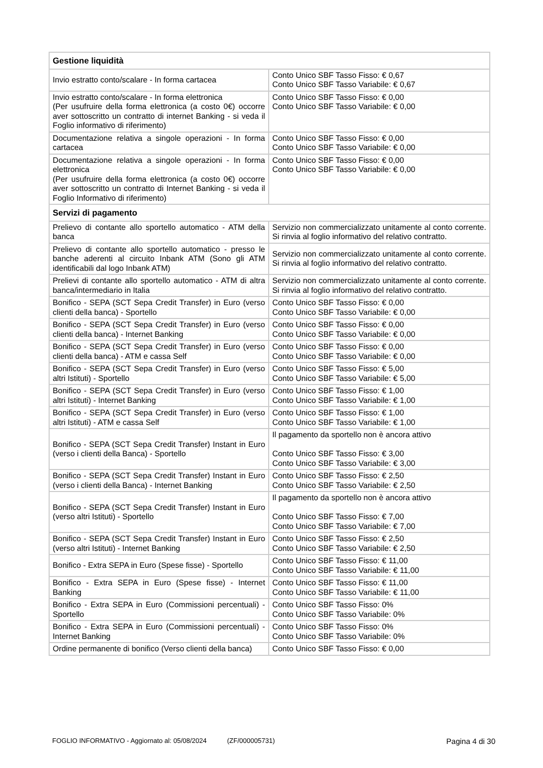| Gestione liquidità | |
| Invio estratto conto/scalare - In forma cartacea | Conto Unico SBF Tasso Fisso: € 0,67 Conto Unico SBF Tasso Variabile: € 0,67 |
| Invio estratto conto/scalare - In forma elettronica (Per usufruire della forma elettronica (a costo 0€) occorre aver sottoscritto un contratto di internet Banking - si veda il Foglio informativo di riferimento) | Conto Unico SBF Tasso Fisso: € 0,00 Conto Unico SBF Tasso Variabile: € 0,00 |
| Documentazione relativa a singole operazioni - In forma cartacea | Conto Unico SBF Tasso Fisso: € 0,00 Conto Unico SBF Tasso Variabile: € 0,00 |
| Documentazione relativa a singole operazioni - In forma elettronica (Per usufruire della forma elettronica (a costo 0€) occorre aver sottoscritto un contratto di Internet Banking - si veda il Foglio Informativo di riferimento) | Conto Unico SBF Tasso Fisso: € 0,00 Conto Unico SBF Tasso Variabile: € 0,00 |
| Servizi di pagamento | |
| Prelievo di contante allo sportello automatico - ATM della banca | Servizio non commercializzato unitamente al conto corrente. Si rinvia al foglio informativo del relativo contratto. |
| Prelievo di contante allo sportello automatico - presso le banche aderenti al circuito Inbank ATM (Sono gli ATM identificabili dal logo Inbank ATM) | Servizio non commercializzato unitamente al conto corrente. Si rinvia al foglio informativo del relativo contratto. |
| Prelievi di contante allo sportello automatico - ATM di altra banca/intermediario in Italia | Servizio non commercializzato unitamente al conto corrente. Si rinvia al foglio informativo del relativo contratto. |
| Bonifico - SEPA (SCT Sepa Credit Transfer) in Euro (verso clienti della banca) - Sportello | Conto Unico SBF Tasso Fisso: € 0,00 Conto Unico SBF Tasso Variabile: € 0,00 |
| Bonifico - SEPA (SCT Sepa Credit Transfer) in Euro (verso clienti della banca) - Internet Banking | Conto Unico SBF Tasso Fisso: € 0,00 Conto Unico SBF Tasso Variabile: € 0,00 |
| Bonifico - SEPA (SCT Sepa Credit Transfer) in Euro (verso clienti della banca) - ATM e cassa Self | Conto Unico SBF Tasso Fisso: € 0,00 Conto Unico SBF Tasso Variabile: € 0,00 |
| Bonifico - SEPA (SCT Sepa Credit Transfer) in Euro (verso altri Istituti) - Sportello | Conto Unico SBF Tasso Fisso: € 5,00 Conto Unico SBF Tasso Variabile: € 5,00 |
| Bonifico - SEPA (SCT Sepa Credit Transfer) in Euro (verso altri Istituti) - Internet Banking | Conto Unico SBF Tasso Fisso: € 1,00 Conto Unico SBF Tasso Variabile: € 1,00 |
| Bonifico - SEPA (SCT Sepa Credit Transfer) in Euro (verso altri Istituti) - ATM e cassa Self | Conto Unico SBF Tasso Fisso: € 1,00 Conto Unico SBF Tasso Variabile: € 1,00 |
| Bonifico - SEPA (SCT Sepa Credit Transfer) Instant in Euro (verso i clienti della Banca) - Sportello | Il pagamento da sportello non è ancora attivo Conto Unico SBF Tasso Fisso: € 3,00 Conto Unico SBF Tasso Variabile: € 3,00 |
| Bonifico - SEPA (SCT Sepa Credit Transfer) Instant in Euro (verso i clienti della Banca) - Internet Banking | Conto Unico SBF Tasso Fisso: € 2,50 Conto Unico SBF Tasso Variabile: € 2,50 |
| Bonifico - SEPA (SCT Sepa Credit Transfer) Instant in Euro (verso altri Istituti) - Sportello | Il pagamento da sportello non è ancora attivo Conto Unico SBF Tasso Fisso: € 7,00 Conto Unico SBF Tasso Variabile: € 7,00 |
| Bonifico - SEPA (SCT Sepa Credit Transfer) Instant in Euro (verso altri Istituti) - Internet Banking | Conto Unico SBF Tasso Fisso: € 2,50 Conto Unico SBF Tasso Variabile: € 2,50 |
| Bonifico - Extra SEPA in Euro (Spese fisse) - Sportello | Conto Unico SBF Tasso Fisso: € 11,00 Conto Unico SBF Tasso Variabile: € 11,00 |
| Bonifico - Extra SEPA in Euro (Spese fisse) - Internet Banking | Conto Unico SBF Tasso Fisso: € 11,00 Conto Unico SBF Tasso Variabile: € 11,00 |
| Bonifico - Extra SEPA in Euro (Commissioni percentuali) - Sportello | Conto Unico SBF Tasso Fisso: 0% Conto Unico SBF Tasso Variabile: 0% |
| Bonifico - Extra SEPA in Euro (Commissioni percentuali) - Internet Banking | Conto Unico SBF Tasso Fisso: 0% Conto Unico SBF Tasso Variabile: 0% |
| Ordine permanente di bonifico (Verso clienti della banca) | Conto Unico SBF Tasso Fisso: € 0,00 |
FOGLIO INFORMATIVO - Aggiornato al: 05/08/2024 (ZF/000005731) Pagina 4 di 30